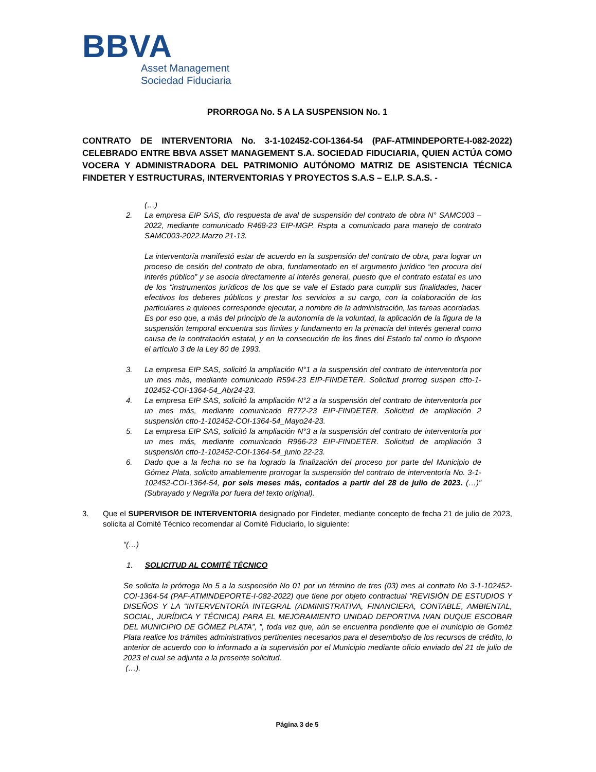BBVA
Asset Management
Sociedad Fiduciaria
PRORROGA No. 5 A LA SUSPENSION No. 1
CONTRATO DE INTERVENTORIA No. 3-1-102452-COI-1364-54 (PAF-ATMINDEPORTE-I-082-2022) CELEBRADO ENTRE BBVA ASSET MANAGEMENT S.A. SOCIEDAD FIDUCIARIA, QUIEN ACTÚA COMO VOCERA Y ADMINISTRADORA DEL PATRIMONIO AUTÓNOMO MATRIZ DE ASISTENCIA TÉCNICA FINDETER Y ESTRUCTURAS, INTERVENTORIAS Y PROYECTOS S.A.S – E.I.P. S.A.S. -
(…)
2. La empresa EIP SAS, dio respuesta de aval de suspensión del contrato de obra N° SAMC003 – 2022, mediante comunicado R468-23 EIP-MGP. Rspta a comunicado para manejo de contrato SAMC003-2022.Marzo 21-13.
La interventoría manifestó estar de acuerdo en la suspensión del contrato de obra, para lograr un proceso de cesión del contrato de obra, fundamentado en el argumento jurídico “en procura del interés público” y se asocia directamente al interés general, puesto que el contrato estatal es uno de los “instrumentos jurídicos de los que se vale el Estado para cumplir sus finalidades, hacer efectivos los deberes públicos y prestar los servicios a su cargo, con la colaboración de los particulares a quienes corresponde ejecutar, a nombre de la administración, las tareas acordadas. Es por eso que, a más del principio de la autonomía de la voluntad, la aplicación de la figura de la suspensión temporal encuentra sus límites y fundamento en la primacía del interés general como causa de la contratación estatal, y en la consecución de los fines del Estado tal como lo dispone el artículo 3 de la Ley 80 de 1993.
3. La empresa EIP SAS, solicitó la ampliación N°1 a la suspensión del contrato de interventoría por un mes más, mediante comunicado R594-23 EIP-FINDETER. Solicitud prorrog suspen ctto-1-102452-COI-1364-54_Abr24-23.
4. La empresa EIP SAS, solicitó la ampliación N°2 a la suspensión del contrato de interventoría por un mes más, mediante comunicado R772-23 EIP-FINDETER. Solicitud de ampliación 2 suspensión ctto-1-102452-COI-1364-54_Mayo24-23.
5. La empresa EIP SAS, solicitó la ampliación N°3 a la suspensión del contrato de interventoría por un mes más, mediante comunicado R966-23 EIP-FINDETER. Solicitud de ampliación 3 suspensión ctto-1-102452-COI-1364-54_junio 22-23.
6. Dado que a la fecha no se ha logrado la finalización del proceso por parte del Municipio de Gómez Plata, solicito amablemente prorrogar la suspensión del contrato de interventoría No. 3-1-102452-COI-1364-54, por seis meses más, contados a partir del 28 de julio de 2023. (…)” (Subrayado y Negrilla por fuera del texto original).
3. Que el SUPERVISOR DE INTERVENTORIA designado por Findeter, mediante concepto de fecha 21 de julio de 2023, solicita al Comité Técnico recomendar al Comité Fiduciario, lo siguiente:
“(…)
1. SOLICITUD AL COMITÉ TÉCNICO
Se solicita la prórroga No 5 a la suspensión No 01 por un término de tres (03) mes al contrato No 3-1-102452-COI-1364-54 (PAF-ATMINDEPORTE-I-082-2022) que tiene por objeto contractual “REVISIÓN DE ESTUDIOS Y DISEÑOS Y LA “INTERVENTORÍA INTEGRAL (ADMINISTRATIVA, FINANCIERA, CONTABLE, AMBIENTAL, SOCIAL, JURÍDICA Y TÉCNICA) PARA EL MEJORAMIENTO UNIDAD DEPORTIVA IVAN DUQUE ESCOBAR DEL MUNICIPIO DE GÓMEZ PLATA”, ”, toda vez que, aún se encuentra pendiente que el municipio de Goméz Plata realice los trámites administrativos pertinentes necesarios para el desembolso de los recursos de crédito, lo anterior de acuerdo con lo informado a la supervisión por el Municipio mediante oficio enviado del 21 de julio de 2023 el cual se adjunta a la presente solicitud.
(…).
Página 3 de 5